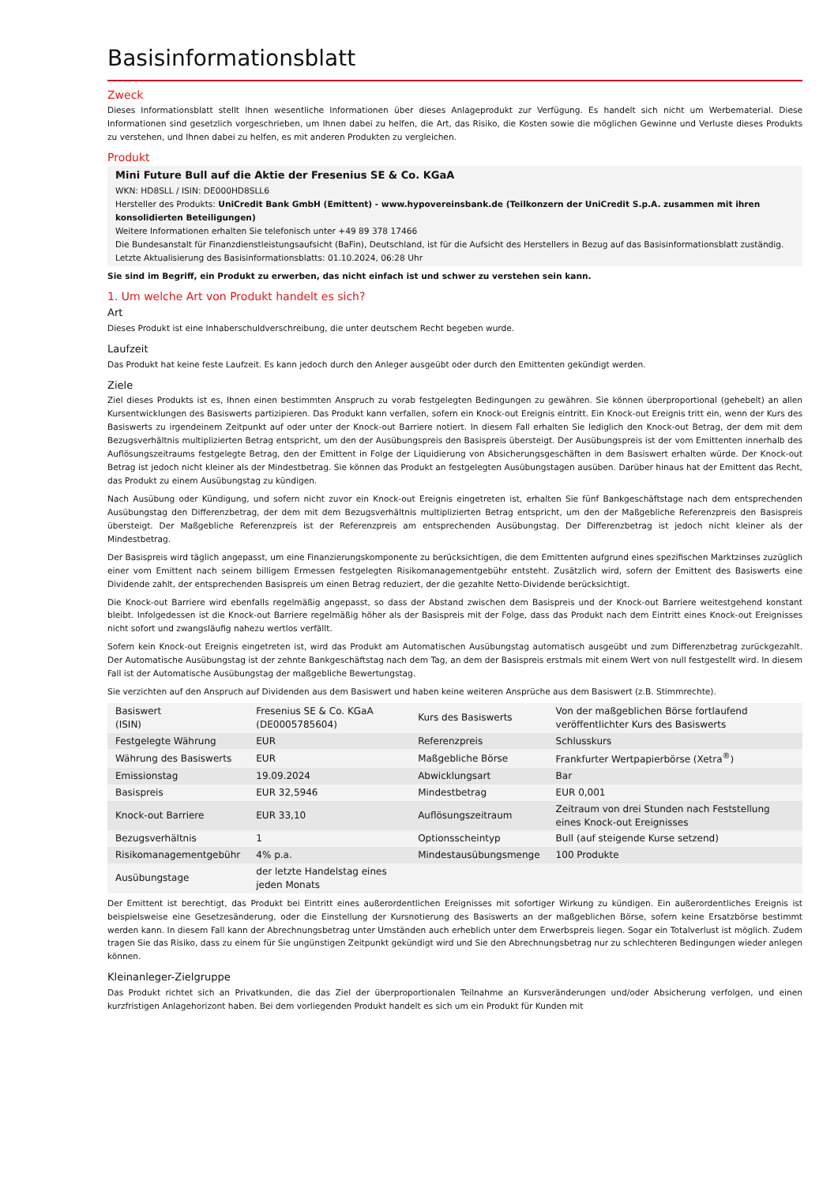Basisinformationsblatt
Zweck
Dieses Informationsblatt stellt Ihnen wesentliche Informationen über dieses Anlageprodukt zur Verfügung. Es handelt sich nicht um Werbematerial. Diese Informationen sind gesetzlich vorgeschrieben, um Ihnen dabei zu helfen, die Art, das Risiko, die Kosten sowie die möglichen Gewinne und Verluste dieses Produkts zu verstehen, und Ihnen dabei zu helfen, es mit anderen Produkten zu vergleichen.
Produkt
Mini Future Bull auf die Aktie der Fresenius SE & Co. KGaA
WKN: HD8SLL / ISIN: DE000HD8SLL6
Hersteller des Produkts: UniCredit Bank GmbH (Emittent) - www.hypovereinsbank.de (Teilkonzern der UniCredit S.p.A. zusammen mit ihren konsolidierten Beteiligungen)
Weitere Informationen erhalten Sie telefonisch unter +49 89 378 17466
Die Bundesanstalt für Finanzdienstleistungsaufsicht (BaFin), Deutschland, ist für die Aufsicht des Herstellers in Bezug auf das Basisinformationsblatt zuständig.
Letzte Aktualisierung des Basisinformationsblatts: 01.10.2024, 06:28 Uhr
Sie sind im Begriff, ein Produkt zu erwerben, das nicht einfach ist und schwer zu verstehen sein kann.
1. Um welche Art von Produkt handelt es sich?
Art
Dieses Produkt ist eine Inhaberschuldverschreibung, die unter deutschem Recht begeben wurde.
Laufzeit
Das Produkt hat keine feste Laufzeit. Es kann jedoch durch den Anleger ausgeübt oder durch den Emittenten gekündigt werden.
Ziele
Ziel dieses Produkts ist es, Ihnen einen bestimmten Anspruch zu vorab festgelegten Bedingungen zu gewähren. Sie können überproportional (gehebelt) an allen Kursentwicklungen des Basiswerts partizipieren. Das Produkt kann verfallen, sofern ein Knock-out Ereignis eintritt. Ein Knock-out Ereignis tritt ein, wenn der Kurs des Basiswerts zu irgendeinem Zeitpunkt auf oder unter der Knock-out Barriere notiert. In diesem Fall erhalten Sie lediglich den Knock-out Betrag, der dem mit dem Bezugsverhältnis multiplizierten Betrag entspricht, um den der Ausübungspreis den Basispreis übersteigt. Der Ausübungspreis ist der vom Emittenten innerhalb des Auflösungszeitraums festgelegte Betrag, den der Emittent in Folge der Liquidierung von Absicherungsgeschäften in dem Basiswert erhalten würde. Der Knock-out Betrag ist jedoch nicht kleiner als der Mindestbetrag. Sie können das Produkt an festgelegten Ausübungstagen ausüben. Darüber hinaus hat der Emittent das Recht, das Produkt zu einem Ausübungstag zu kündigen.
Nach Ausübung oder Kündigung, und sofern nicht zuvor ein Knock-out Ereignis eingetreten ist, erhalten Sie fünf Bankgeschäftstage nach dem entsprechenden Ausübungstag den Differenzbetrag, der dem mit dem Bezugsverhältnis multiplizierten Betrag entspricht, um den der Maßgebliche Referenzpreis den Basispreis übersteigt. Der Maßgebliche Referenzpreis ist der Referenzpreis am entsprechenden Ausübungstag. Der Differenzbetrag ist jedoch nicht kleiner als der Mindestbetrag.
Der Basispreis wird täglich angepasst, um eine Finanzierungskomponente zu berücksichtigen, die dem Emittenten aufgrund eines spezifischen Marktzinses zuzüglich einer vom Emittent nach seinem billigem Ermessen festgelegten Risikomanagementgebühr entsteht. Zusätzlich wird, sofern der Emittent des Basiswerts eine Dividende zahlt, der entsprechenden Basispreis um einen Betrag reduziert, der die gezahlte Netto-Dividende berücksichtigt.
Die Knock-out Barriere wird ebenfalls regelmäßig angepasst, so dass der Abstand zwischen dem Basispreis und der Knock-out Barriere weitestgehend konstant bleibt. Infolgedessen ist die Knock-out Barriere regelmäßig höher als der Basispreis mit der Folge, dass das Produkt nach dem Eintritt eines Knock-out Ereignisses nicht sofort und zwangsläufig nahezu wertlos verfällt.
Sofern kein Knock-out Ereignis eingetreten ist, wird das Produkt am Automatischen Ausübungstag automatisch ausgeübt und zum Differenzbetrag zurückgezahlt. Der Automatische Ausübungstag ist der zehnte Bankgeschäftstag nach dem Tag, an dem der Basispreis erstmals mit einem Wert von null festgestellt wird. In diesem Fall ist der Automatische Ausübungstag der maßgebliche Bewertungstag.
Sie verzichten auf den Anspruch auf Dividenden aus dem Basiswert und haben keine weiteren Ansprüche aus dem Basiswert (z.B. Stimmrechte).
| Basiswert (ISIN) | Fresenius SE & Co. KGaA (DE0005785604) | Kurs des Basiswerts | Von der maßgeblichen Börse fortlaufend veröffentlichter Kurs des Basiswerts |
| Festgelegte Währung | EUR | Referenzpreis | Schlusskurs |
| Währung des Basiswerts | EUR | Maßgebliche Börse | Frankfurter Wertpapierbörse (Xetra<sup>®</sup>) |
| Emissionstag | 19.09.2024 | Abwicklungsart | Bar |
| Basispreis | EUR 32,5946 | Mindestbetrag | EUR 0,001 |
| Knock-out Barriere | EUR 33,10 | Auflösungszeitraum | Zeitraum von drei Stunden nach Feststellung eines Knock-out Ereignisses |
| Bezugsverhältnis | 1 | Optionsscheintyp | Bull (auf steigende Kurse setzend) |
| Risikomanagementgebühr | 4% p.a. | Mindestausübungsmenge | 100 Produkte |
| Ausübungstage | der letzte Handelstag eines jeden Monats | | |
Der Emittent ist berechtigt, das Produkt bei Eintritt eines außerordentlichen Ereignisses mit sofortiger Wirkung zu kündigen. Ein außerordentliches Ereignis ist beispielsweise eine Gesetzesänderung, oder die Einstellung der Kursnotierung des Basiswerts an der maßgeblichen Börse, sofern keine Ersatzbörse bestimmt werden kann. In diesem Fall kann der Abrechnungsbetrag unter Umständen auch erheblich unter dem Erwerbspreis liegen. Sogar ein Totalverlust ist möglich. Zudem tragen Sie das Risiko, dass zu einem für Sie ungünstigen Zeitpunkt gekündigt wird und Sie den Abrechnungsbetrag nur zu schlechteren Bedingungen wieder anlegen können.
Kleinanleger-Zielgruppe
Das Produkt richtet sich an Privatkunden, die das Ziel der überproportionalen Teilnahme an Kursveränderungen und/oder Absicherung verfolgen, und einen kurzfristigen Anlagehorizont haben. Bei dem vorliegenden Produkt handelt es sich um ein Produkt für Kunden mit